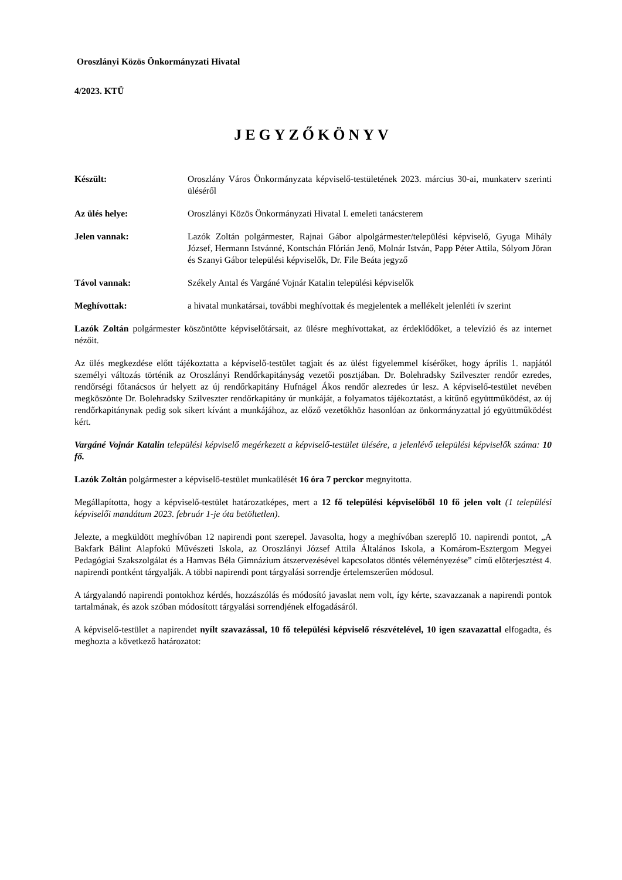Oroszlányi Közös Önkormányzati Hivatal
4/2023. KTÜ
JEGYZŐKÖNYV
Készült: Oroszlány Város Önkormányzata képviselő-testületének 2023. március 30-ai, munkaterv szerinti üléséről
Az ülés helye: Oroszlányi Közös Önkormányzati Hivatal I. emeleti tanácsterem
Jelen vannak: Lazók Zoltán polgármester, Rajnai Gábor alpolgármester/települési képviselő, Gyuga Mihály József, Hermann Istvánné, Kontschán Flórián Jenő, Molnár István, Papp Péter Attila, Sólyom Jöran és Szanyi Gábor települési képviselők, Dr. File Beáta jegyző
Távol vannak: Székely Antal és Vargáné Vojnár Katalin települési képviselők
Meghívottak: a hivatal munkatársai, további meghívottak és megjelentek a mellékelt jelenléti ív szerint
Lazók Zoltán polgármester köszöntötte képviselőtársait, az ülésre meghívottakat, az érdeklődőket, a televízió és az internet nézőit.
Az ülés megkezdése előtt tájékoztatta a képviselő-testület tagjait és az ülést figyelemmel kísérőket, hogy április 1. napjától személyi változás történik az Oroszlányi Rendőrkapitányság vezetői posztjában. Dr. Bolehradsky Szilveszter rendőr ezredes, rendőrségi főtanácsos úr helyett az új rendőrkapitány Hufnágel Ákos rendőr alezredes úr lesz. A képviselő-testület nevében megköszönte Dr. Bolehradsky Szilveszter rendőrkapitány úr munkáját, a folyamatos tájékoztatást, a kitűnő együttműködést, az új rendőrkapitánynak pedig sok sikert kívánt a munkájához, az előző vezetőkhöz hasonlóan az önkormányzattal jó együttműködést kért.
Vargáné Vojnár Katalin települési képviselő megérkezett a képviselő-testület ülésére, a jelenlévő települési képviselők száma: 10 fő.
Lazók Zoltán polgármester a képviselő-testület munkaülését 16 óra 7 perckor megnyitotta.
Megállapította, hogy a képviselő-testület határozatképes, mert a 12 fő települési képviselőből 10 fő jelen volt (1 települési képviselői mandátum 2023. február 1-je óta betöltetlen).
Jelezte, a megküldött meghívóban 12 napirendi pont szerepel. Javasolta, hogy a meghívóban szereplő 10. napirendi pontot, „A Bakfark Bálint Alapfokú Művészeti Iskola, az Oroszlányi József Attila Általános Iskola, a Komárom-Esztergom Megyei Pedagógiai Szakszolgálat és a Hamvas Béla Gimnázium átszervezésével kapcsolatos döntés véleményezése” című előterjesztést 4. napirendi pontként tárgyalják. A többi napirendi pont tárgyalási sorrendje értelemszerűen módosul.
A tárgyalandó napirendi pontokhoz kérdés, hozzászólás és módosító javaslat nem volt, így kérte, szavazzanak a napirendi pontok tartalmának, és azok szóban módosított tárgyalási sorrendjének elfogadásáról.
A képviselő-testület a napirendet nyílt szavazással, 10 fő települési képviselő részvételével, 10 igen szavazattal elfogadta, és meghozta a következő határozatot: